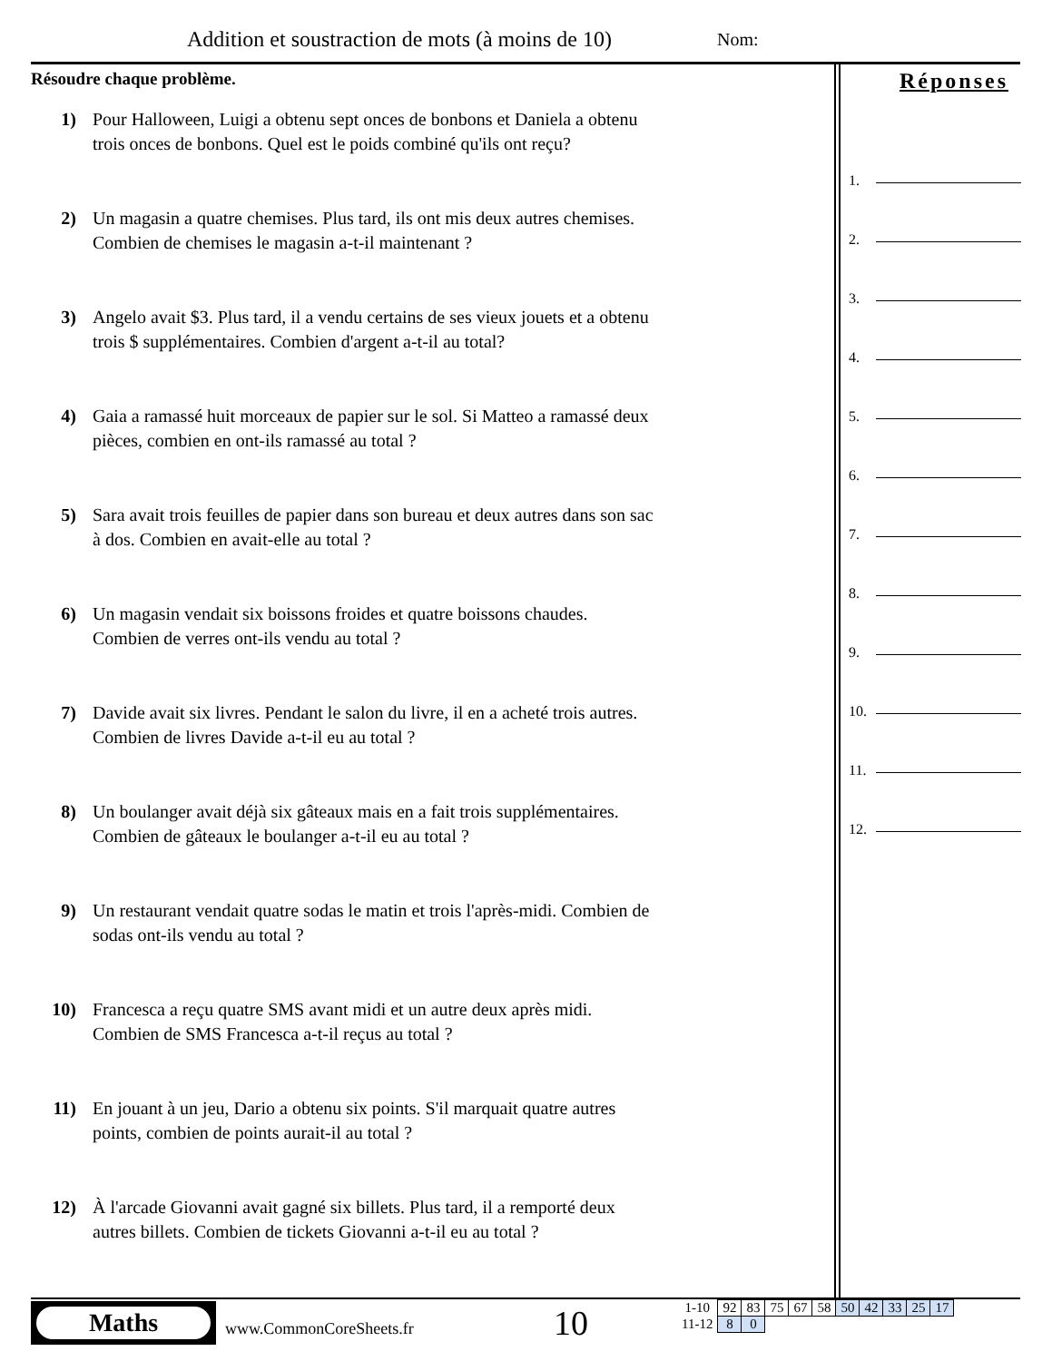Addition et soustraction de mots (à moins de 10)
Nom:
Résoudre chaque problème.
1) Pour Halloween, Luigi a obtenu sept onces de bonbons et Daniela a obtenu trois onces de bonbons. Quel est le poids combiné qu'ils ont reçu?
2) Un magasin a quatre chemises. Plus tard, ils ont mis deux autres chemises. Combien de chemises le magasin a-t-il maintenant ?
3) Angelo avait $3. Plus tard, il a vendu certains de ses vieux jouets et a obtenu trois $ supplémentaires. Combien d'argent a-t-il au total?
4) Gaia a ramassé huit morceaux de papier sur le sol. Si Matteo a ramassé deux pièces, combien en ont-ils ramassé au total ?
5) Sara avait trois feuilles de papier dans son bureau et deux autres dans son sac à dos. Combien en avait-elle au total ?
6) Un magasin vendait six boissons froides et quatre boissons chaudes. Combien de verres ont-ils vendu au total ?
7) Davide avait six livres. Pendant le salon du livre, il en a acheté trois autres. Combien de livres Davide a-t-il eu au total ?
8) Un boulanger avait déjà six gâteaux mais en a fait trois supplémentaires. Combien de gâteaux le boulanger a-t-il eu au total ?
9) Un restaurant vendait quatre sodas le matin et trois l'après-midi. Combien de sodas ont-ils vendu au total ?
10) Francesca a reçu quatre SMS avant midi et un autre deux après midi. Combien de SMS Francesca a-t-il reçus au total ?
11) En jouant à un jeu, Dario a obtenu six points. S'il marquait quatre autres points, combien de points aurait-il au total ?
12) À l'arcade Giovanni avait gagné six billets. Plus tard, il a remporté deux autres billets. Combien de tickets Giovanni a-t-il eu au total ?
Réponses
1.
2.
3.
4.
5.
6.
7.
8.
9.
10.
11.
12.
Maths
www.CommonCoreSheets.fr 10
| 1-10 | 92 | 83 | 75 | 67 | 58 | 50 | 42 | 33 | 25 | 17 |
| 11-12 | 8 | 0 | | | | | | | | |